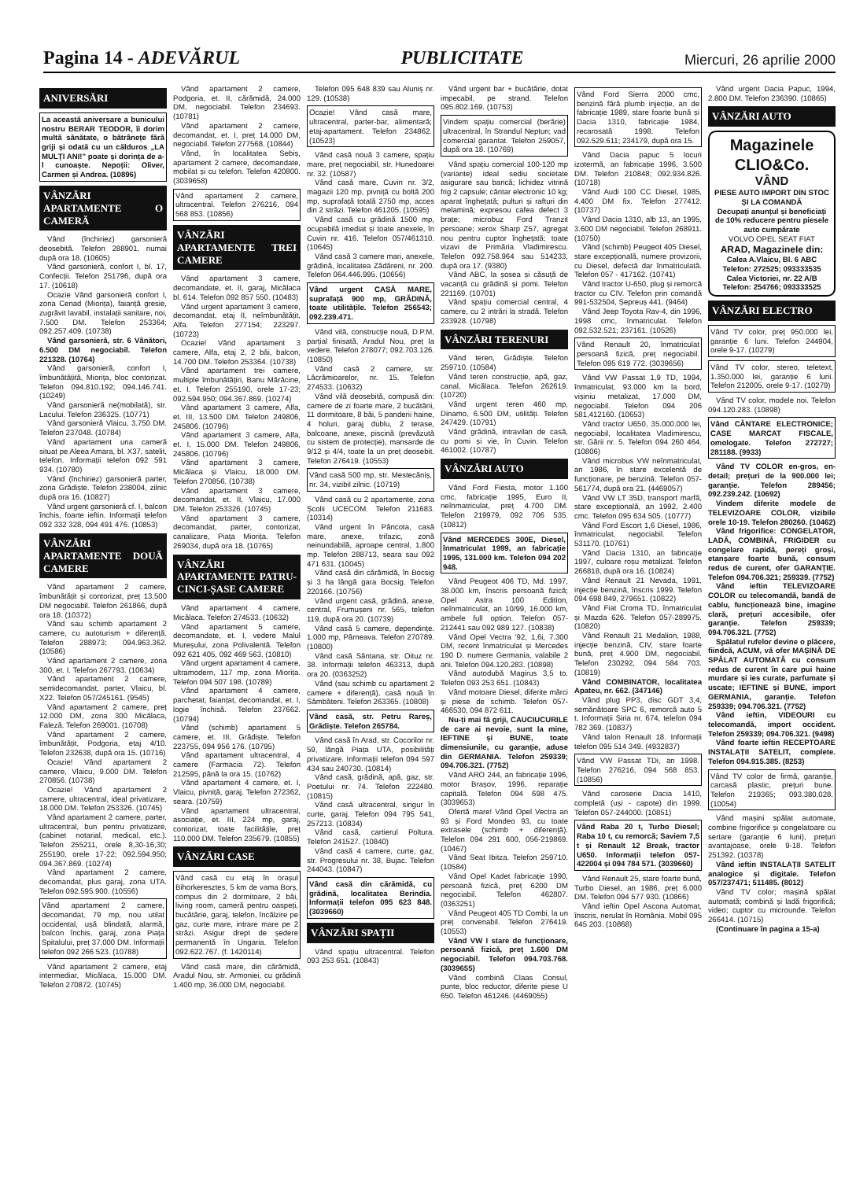Pagina 14 - ADEVĂRUL PUBLICITATE Miercuri, 26 aprilie 2000
ANIVERSĂRI
La această aniversare a bunicului nostru BERAR TEODOR, îi dorim multă sănătate, o bătrânețe fără griji și odată cu un călduros „LA MULȚI ANI!" poate și dorința de a-l cunoaște. Nepoții: Oliver, Carmen și Andrea. (10896)
VÂNZĂRI APARTAMENTE O CAMERĂ
Vând (închiriez) garsonieră deosebită. Telefon 288901, numai după ora 18. (10605)
Vând garsonieră, confort I, bl. 17, Confecții. Telefon 251796, după ora 17. (10618)
Ocazie Vând garsonieră confort I, zona Cenad (Miorița), faianță gresie, zugrăvit lavabil, instalații sanitare, noi, 7.500 DM. Telefon 253364; 092.257.409. (10738)
Vând garsonieră, str. 6 Vânători, 6.500 DM negociabil. Telefon 221328. (10764)
Vând garsonieră, confort I, îmbunătățită, Miorița, bloc contorizat. Telefon 094.810.192; 094.146.741. (10249)
Vând garsonieră ne(mobilată), str. Lacului. Telefon 236325. (10771)
Vând garsonieră Vlaicu, 3.750 DM. Telefon 237048. (10784)
Vând apartament una cameră situat pe Aleea Amara, bl. X37, satelit, telefon. Informații telefon 092 591 934. (10780)
Vând (închiriez) garsonieră parter, zona Grădiște. Telefon 238004, zilnic după ora 16. (10827)
Vând urgent garsonieră cf. I, balcon închis, foarte ieftin. Informații telefon 092 332 328, 094 491 476. (10853)
VÂNZĂRI APARTAMENTE DOUĂ CAMERE
Vând apartament 2 camere, îmbunătățit și contorizat, preț 13.500 DM negociabil. Telefon 261866, după ora 18. (10372)
Vând sau schimb apartament 2 camere, cu autoturism + diferență. Telefon 288973; 094.963.362. (10586)
Vând apartament 2 camere, zona 300, et. I. Telefon 267793. (10634)
Vând apartament 2 camere, semidecomandat, parter, Vlaicu, bl. X22. Telefon 057/245161. (9545)
Vând apartament 2 camere, preț 12.000 DM, zona 300 Micălaca, Faleză. Telefon 269001. (10708)
Vând apartament 2 camere, îmbunătățit, Podgoria, etaj 4/10. Telefon 232638, după ora 15. (10716)
Ocazie! Vând apartament 2 camere, Vlaicu, 9.000 DM. Telefon 270856. (10738)
Ocazie! Vând apartament 2 camere, ultracentral, ideal privatizare, 18.000 DM. Telefon 253326. (10745)
Vând apartament 2 camere, parter, ultracentral, bun pentru privatizare, (cabinet notarial, medical, etc.). Telefon 255211, orele 8,30-16,30; 255190, orele 17-22; 092.594.950; 094.367.869. (10274)
Vând apartament 2 camere, decomandat, plus garaj, zona UTA. Telefon 092.595.900. (10556)
Vând apartament 2 camere, decomandat, 79 mp, nou utilat occidental, ușă blindată, alarmă, balcon închis, garaj, zona Piața Spitalului, preț 37.000 DM. Informații telefon 092 266 523. (10788)
Vând apartament 2 camere, etaj intermediar, Micălaca, 15.000 DM. Telefon 270872. (10745)
Vând apartament 2 camere, Podgoria, et. II, cărămidă, 24.000 DM, negociabil. Telefon 234693. (10781)
Vând apartament 2 camere, decomandat, et. I, preț 14.000 DM, negociabil. Telefon 277568. (10844)
Vând, în localitatea Sebiș, apartament 2 camere, decomandate, mobilat și cu telefon. Telefon 420800. (3039658)
Vând apartament 2 camere, ultracentral. Telefon 276216, 094 568 853. (10856)
VÂNZĂRI APARTAMENTE TREI CAMERE
Vând apartament 3 camere, decomandate, et. II, garaj, Micălaca bl. 614. Telefon 092 857 550. (10483)
Vând urgent apartament 3 camere, decomandat, etaj II, neîmbunătățit, Alfa. Telefon 277154; 223297. (10723)
Ocazie! Vând apartament 3 camere, Alfa, etaj 2, 2 băi, balcon, 14.700 DM. Telefon 253364. (10738)
Vând apartament trei camere, multiple îmbunătățiri, Banu Mărăcine, et. I. Telefon 255190, orele 17-23; 092.594.950; 094.367.869. (10274)
Vând apartament 3 camere, Alfa, et. III, 13.500 DM. Telefon 249806, 245806. (10796)
Vând apartament 3 camere, Alfa, et. I, 15.000 DM. Telefon 249806, 245806. (10796)
Vând apartament 3 camere, Micălaca și Vlaicu, 18.000 DM. Telefon 270856. (10738)
Vând apartament 3 camere, decomandat, et. II, Vlaicu, 17.000 DM. Telefon 253326. (10745)
Vând apartament 3 camere, decomandat, parter, contorizat, canalizare, Piața Miorița. Telefon 269034, după ora 18. (10765)
VÂNZĂRI APARTAMENTE PATRU-CINCI-ȘASE CAMERE
Vând apartament 4 camere, Micălaca. Telefon 274533. (10632)
Vând apartament 5 camere, decomandate, et. I, vedere Malul Mureșului, zona Polivalentă. Telefon 092 621 405, 092 469 563. (10810)
Vând urgent apartament 4 camere, ultramodern, 117 mp, zona Miorița. Telefon 094 507 198. (10789)
Vând apartament 4 camere, parchetat, faianțat, decomandat, et. I, logie închisă. Telefon 237662. (10794)
Vând (schimb) apartament 5 camere, et. III, Grădiște. Telefon 223755, 094 956 176. (10795)
Vând apartament ultracentral, 4 camere (Farmacia 72). Telefon 212595, până la ora 15. (10762)
Vând apartament 4 camere, et. I, Vlaicu, pivniță, garaj. Telefon 272362, seara. (10759)
Vând apartament ultracentral, asociație, et. III, 224 mp, garaj, contorizat, toate facilitățile, preț 110.000 DM. Telefon 235679. (10855)
VÂNZĂRI CASE
Vând casă cu etaj în orașul Bihorkeresztes, 5 km de vama Borș, compus din 2 dormitoare, 2 băi, living room, cameră pentru oaspeți, bucătărie, garaj, telefon, încălzire pe gaz, curte mare, intrare mare pe 2 străzi. Asigur drept de ședere permanentă în Ungaria. Telefon 092.622.767. (f. 1420114)
Vând casă mare, din cărămidă, Aradul Nou, str. Armoniei, cu grădină 1.400 mp, 36.000 DM, negociabil.
Telefon 095 648 839 sau Aluniș nr. 129. (10538)
Ocazie! Vând casă mare, ultracentral, parter-bar, alimentară; etaj-apartament. Telefon 234862. (10523)
Vând casă nouă 3 camere, spațiu mare, preț negociabil, str. Hunedoarei nr. 32. (10587)
Vând casă mare, Cuvin nr. 3/2, magazii 120 mp, pivniță cu boltă 200 mp, suprafață totală 2750 mp, acces din 2 străzi. Telefon 461205. (10595)
Vând casă cu grădină 1500 mp, ocupabilă imediat și toate anexele, în Cuvin nr. 416. Telefon 057/461310. (10645)
Vând casă 3 camere mari, anexele, grădină, localitatea Zădăreni, nr. 200. Telefon 064.446.995. (10656)
Vând urgent CASĂ MARE, suprafață 900 mp, GRĂDINĂ, toate utilitățile. Telefon 256543; 092.239.471.
Vând vilă, construcție nouă, D.P.M, parțial finisată, Aradul Nou, preț la vedere. Telefon 278077; 092.703.126. (10850)
Vând casă 2 camere, str. Lăcrămioarelor, nr. 15. Telefon 274533. (10632)
Vând vilă deosebită, compusă din: camere de zi foarte mare, 2 bucătării, 11 dormitoare, 8 băi, 5 panderii haine, 4 holuri, garaj dublu, 2 terase, balcoane, anexe, piscină (prevăzută cu sistem de protecție), mansarde de 9/12 și 4/4, toate la un preț deosebit. Telefon 276419. (10553)
Vând casă 500 mp, str. Mestecăniș, nr. 34, vizibil zilnic. (10719)
Vând casă cu 2 apartamente, zona Școlii UCECOM. Telefon 211683. (10314)
Vând urgent în Pâncota, casă mare, anexe, trifazic, zonă neinundabilă, aproape central, 1.800 mp. Telefon 288713, seara sau 092 471 631. (10045)
Vând casă din cărămidă, în Bocsig și 3 ha lângă gara Bocsig. Telefon 220166. (10756)
Vând urgent casă, grădină, anexe, central, Frumușeni nr. 565, telefon 119, după ora 20. (10739)
Vând casă 5 camere, dependințe. 1.000 mp, Pârneava. Telefon 270789. (10800)
Vând casă Sântana, str. Oituz nr. 38. Informații telefon 463313, după ora 20. (0363252)
Vând (sau schimb cu apartament 2 camere + diferență), casă nouă în Sâmbăteni. Telefon 263365. (10808)
Vând casă, str. Petru Rareș, Grădiște. Telefon 265784.
Vând casă în Arad, str. Cocorilor nr. 59, lângă Piața UTA, posibilități privatizare. Informații telefon 094 597 434 sau 240730. (10814)
Vând casă, grădină, apă, gaz, str. Poetului nr. 74. Telefon 222480. (10815)
Vând casă ultracentral, singur în curte, garaj. Telefon 094 795 541, 257213. (10834)
Vând casă, cartierul Poltura. Telefon 241527. (10840)
Vând casă 4 camere, curte, gaz, str. Progresului nr. 38, Bujac. Telefon 244043. (10847)
Vând casă din cărămidă, cu grădină, localitatea Berindia. Informații telefon 095 623 848. (3039660)
VÂNZĂRI SPAȚII
Vând spațiu ultracentral. Telefon 093 253 651. (10843)
Vând urgent bar + bucătărie, dotat impecabil, pe strand. Telefon 095.802.169. (10753)
Vindem spațiu comercial (berărie) ultracentral, în Strandul Neptun; vad comercial garantat. Telefon 259057, după ora 18. (10769)
Vând spațiu comercial 100-120 mp (variante) ideal sediu societate asigurare sau bancă; lichidez vitrină frig 2 capsule; cântar electronic 10 kg; aparat înghețată; pulturi și rafturi din melamină; expresou cafea defect 3 brațe; microbuz Ford Tranzit persoane; xerox Sharp Z57, agregat nou pentru cuptor înghețată; toate vizavi de Primăria Vladimirescu. Telefon 092.758.964 sau 514233, după ora 17. (9380)
Vând ABC, la șosea și căsuță de vacanță cu grădină și pomi. Telefon 221169. (10701)
Vând spațiu comercial central, 4 camere, cu 2 intrări la stradă. Telefon 233928. (10798)
VÂNZĂRI TERENURI
Vând teren, Grădiște. Telefon 259710. (10584)
Vând teren construcție, apă, gaz, canal, Micălaca. Telefon 262619. (10720)
Vând urgent teren 460 mp, Dinamo, 6.500 DM, utilități. Telefon 247429. (10791)
Vând grădină, intravilan de casă, cu pomi și vie, în Cuvin. Telefon 461002. (10787)
VÂNZĂRI AUTO
Vând Ford Fiesta, motor 1.100 cmc, fabricație 1995, Euro II, neînmatriculat, preț 4.700 DM. Telefon 219979, 092 706 535. (10812)
Vând MERCEDES 300E, Diesel, înmatriculat 1999, an fabricație 1995, 131.000 km. Telefon 094 202 948.
Vând Peugeot 406 TD, Md. 1997, 38.000 km, înscris persoană fizică; Opel Astra 100 Edition, neînmatriculat, an 10/99, 16.000 km, ambele full option. Telefon 057-212441 sau 092 989 127. (10838)
Vând Opel Vectra '92, 1,6i, 7.300 DM, recent înmatriculat și Mercedes 190 D. numere Germania, valabile 2 ani. Telefon 094.120.283. (10898)
Vând autodubă Magirus 3,5 to. Telefon 093 253 651. (10843)
Vând motoare Diesel, diferite mărci și piese de schimb. Telefon 057-466530, 094 872 611.
Nu-ți mai fă griji, CAUCIUCURILE de care ai nevoie, sunt la mine, IEFTINE și BUNE, toate dimensiunile, cu garanție, aduse din GERMANIA. Telefon 259339; 094.706.321. (7752)
Vând ARO 244, an fabricație 1996, motor Brașov, 1996, reparație capitală. Telefon 094 698 475. (3039653)
Ofertă mare! Vând Opel Vectra an 93 și Ford Mondeo 93, cu toate extrasele (schimb + diferență). Telefon 094 291 600, 056-219869. (10467)
Vând Seat Ibitza. Telefon 259710. (10584)
Vând Opel Kadet fabricație 1990, persoană fizică, preț 6200 DM negociabil. Telefon 462807. (0363251)
Vând Peugeot 405 TD Combi, la un preț convenabil. Telefon 276419. (10553)
Vând VW I stare de funcționare, persoană fizică, preț 1.600 DM negociabil. Telefon 094.703.768. (3039655)
Vând combină Claas Consul, punte, bloc reductor, diferite piese U 650. Telefon 461246. (4469055)
Vând Ford Sierra 2000 cmc, benzină fără plumb injecție, an de fabricație 1989, stare foarte bună și Dacia 1310, fabricație 1984, recarosată 1998. Telefon 092.529.611; 234179, după ora 15.
Vând Dacia papuc 5 locuri izotermă, an fabricație 1996, 3.500 DM. Telefon 210848; 092.934.826. (10718)
Vând Audi 100 CC Diesel, 1985, 4.400 DM fix. Telefon 277412. (10737)
Vând Dacia 1310, alb 13, an 1995, 3.600 DM negociabil. Telefon 268911. (10750)
Vând (schimb) Peugeot 405 Diesel, stare excepțională, numere provizorii, cu Diesel, defectă dar înmatriculată. Telefon 057 - 417162. (10741)
Vând tractor U-650, plug și remorcă tractor cu CIV. Telefon prin comandă 991-532504, Șepreuș 441. (9464)
Vând Jeep Toyota Rav-4, din 1996, 1998 cmc, înmatriculat. Telefon 092.532.521; 237161. (10526)
Vând Renault 20, înmatriculat persoană fizică, preț negociabil. Telefon 095 619 772. (3039656)
Vând VW Passat 1,9 TD, 1994, înmatriculat, 93.000 km la bord, vișiniu metalizat, 17.000 DM, negociabil. Telefon 094 206 581,412160. (10653)
Vând tractor U650, 35.000.000 lei, negociabil, localitatea Vladimirescu, str. Gării nr. 5. Telefon 094 260 464. (10806)
Vând microbus VW neînmatriculat, an 1986, în stare excelentă de funcționare, pe benzină. Telefon 057-561774, după ora 21. (4469057)
Vând VW LT 35D, transport marfă, stare excepțională, an 1992, 2.400 cmc. Telefon 095 634 505. (10777)
Vând Ford Escort 1,6 Diesel, 1986, înmatriculat, negociabil. Telefon 531170. (10761)
Vând Dacia 1310, an fabricație 1997, culoare roșu metalizat. Telefon 266818, după ora 16. (10824)
Vând Renault 21 Nevada, 1991, injecție benzină, înscris 1999. Telefon 094 698 849, 279651. (10822)
Vând Fiat Croma TD, înmatriculat și Mazda 626. Telefon 057-289975. (10820)
Vând Renault 21 Medalion, 1988, injecție benzină, CIV, stare foarte bună, preț 4.900 DM, negociabil. Telefon 230292, 094 584 703. (10819)
Vând COMBINATOR, localitatea Apateu, nr. 662. (347146)
Vând plug PP3, disc GDT 3,4, semănătoare SPC 6, remorcă auto 5 t. Informații Șiria nr. 674, telefon 094 782 369. (10837)
Vând talon Renault 18. Informații telefon 095 514 349. (4932837)
Vând VW Passat TDi, an 1998. Telefon 276216, 094 568 853. (10856)
Vând caroserie Dacia 1410, completă (uși - capote) din 1999. Telefon 057-244000. (10851)
Vând Raba 20 t, Turbo Diesel; Raba 10 t, cu remorcă; Saviem 7,5 t și Renault 12 Break, tractor U650. Informații telefon 057-422004 și 094 784 571. (3039660)
Vând Renault 25, stare foarte bună, Turbo Diesel, an 1986, preț 6.000 DM. Telefon 094 577 930. (10866)
Vând ieftin Opel Ascona Automat, înscris, nerulat în România. Mobil 095 645 203. (10868)
Vând urgent Dacia Papuc, 1994, 2.800 DM. Telefon 236390. (10865)
VÂNZĂRI AUTO
Magazinele CLIO&Co.
VÂND
PIESE AUTO IMPORT DIN STOC ȘI LA COMANDĂ
Decupați anunțul și beneficiați de 10% reducere pentru piesele auto cumpărate
VOLVO OPEL SEAT FIAT
ARAD, Magazinele din:
Calea A.Vlaicu, Bl. 6 ABC Telefon: 272525; 093333535
Calea Victoriei, nr. 22 A/B Telefon: 254766; 093333525
VÂNZĂRI ELECTRO
Vând TV color, preț 950.000 lei, garanție 6 luni. Telefon 244904, orele 9-17. (10279)
Vând TV color, stereo, teletext, 1.350.000 lei, garanție 6 luni. Telefon 212005, orele 9-17. (10279)
Vând TV color, modele noi. Telefon 094.120.283. (10898)
Vând CÂNTARE ELECTRONICE; CASE MARCAT FISCALE, omologate. Telefon 272727; 281188. (9933)
Vând TV COLOR en-gros, en-detail; prețuri de la 900.000 lei; garanție. Telefon 289456; 092.239.242. (10692)
Vindem diferite modele de TELEVIZOARE COLOR, vizibile orele 10-19. Telefon 280260. (10462)
Vând frigorifice: CONGELATOR, LADĂ, COMBINĂ, FRIGIDER cu congelare rapidă, pereți groși, etanșare foarte bună, consum redus de curent, ofer GARANȚIE. Telefon 094.706.321; 259339. (7752)
Vând ieftin TELEVIZOARE COLOR cu telecomandă, bandă de cablu, funcționează bine, imagine clară, prețuri accesibile, ofer garanție. Telefon 259339; 094.706.321. (7752)
Spălatul rufelor devine o plăcere, fiindcă, ACUM, vă ofer MAȘINĂ DE SPĂLAT AUTOMATĂ cu consum redus de curent în care pui haine murdare și ies curate, parfumate și uscate; IEFTINE și BUNE, import GERMANIA, garanție. Telefon 259339; 094.706.321. (7752)
Vând ieftin, VIDEOURI cu telecomandă, import occident. Telefon 259339; 094.706.321. (9498)
Vând foarte ieftin RECEPTOARE INSTALAȚII SATELIT, complete. Telefon 094.915.385. (8253)
Vând TV color de firmă, garanție, carcasă plastic, prețuri bune. Telefon 219365; 093.380.028. (10054)
Vând mașini spălat automate, combine frigorifice și congelatoare cu sertare (garanție 6 luni), prețuri avantajoase, orele 9-18. Telefon 251392. (10378)
Vând ieftin INSTALAȚII SATELIT analogice și digitale. Telefon 057/237471; 511485. (8012)
Vând TV color; mașină spălat automată; combină și ladă frigorifică; video; cuptor cu microunde. Telefon 266414. (10715)
(Continuare în pagina a 15-a)